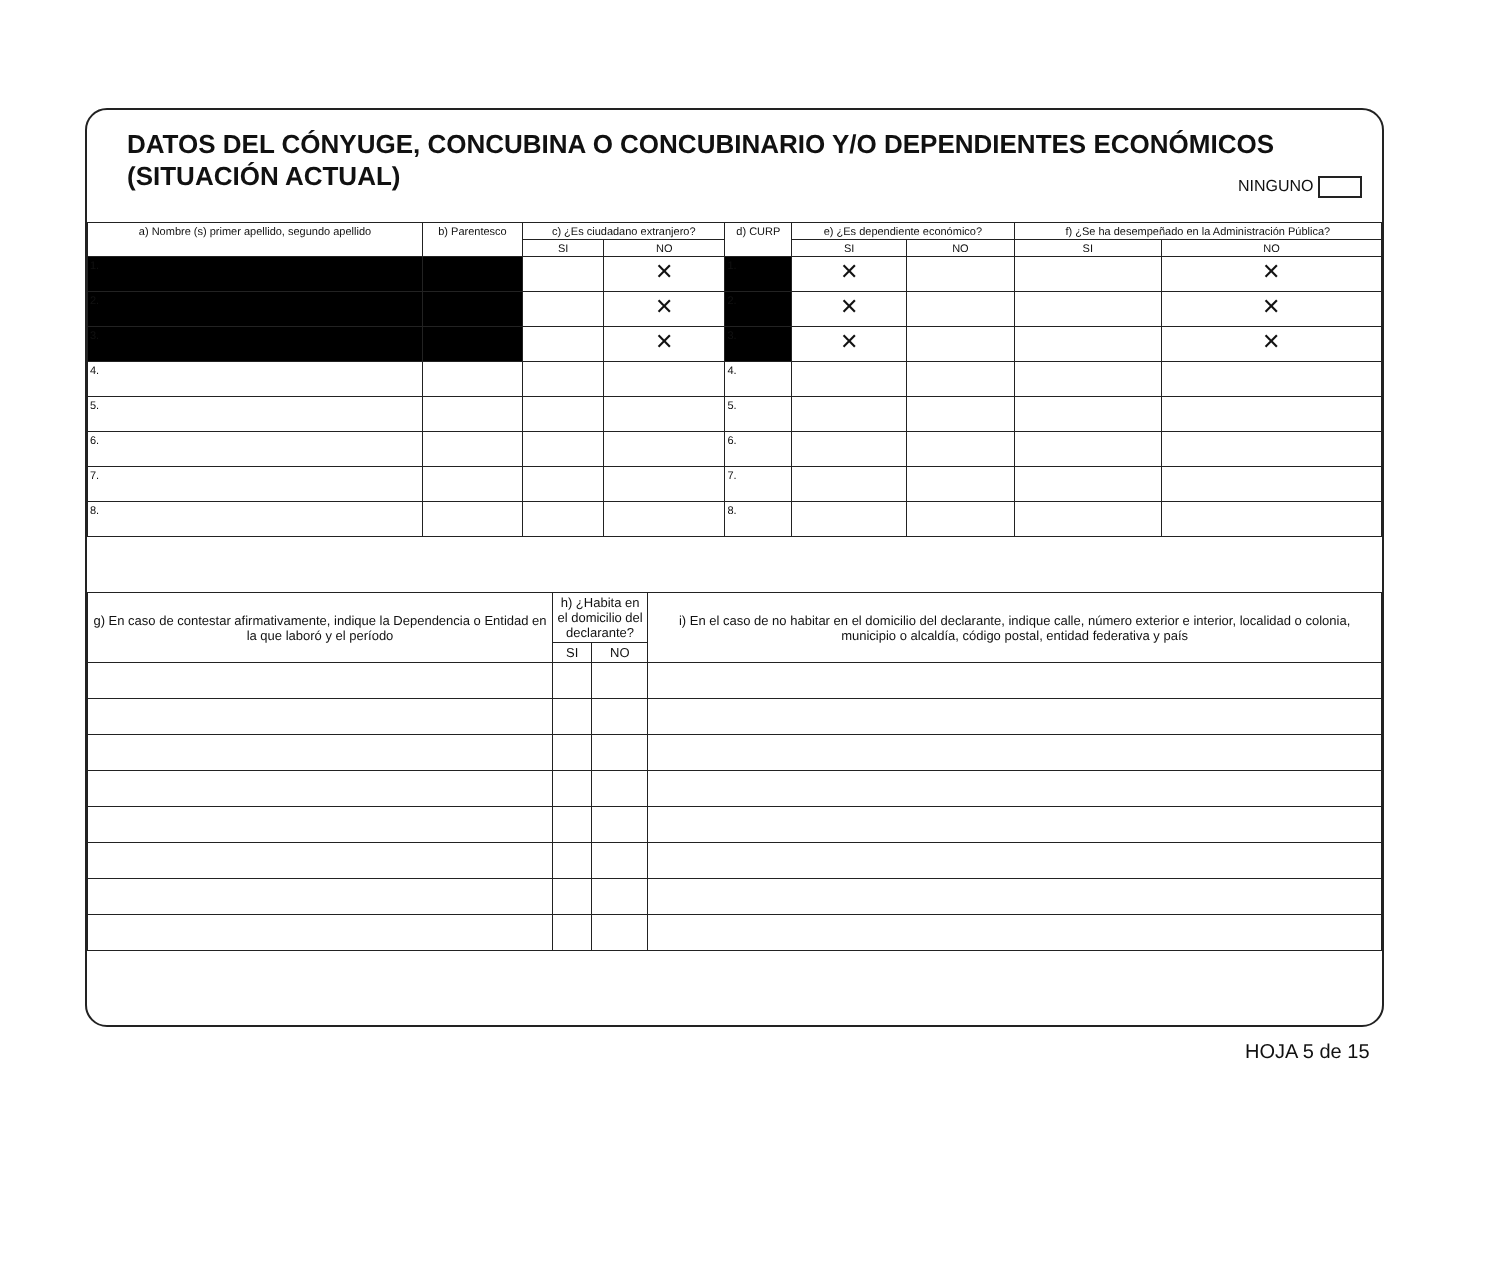DATOS DEL CÓNYUGE, CONCUBINA O CONCUBINARIO Y/O DEPENDIENTES ECONÓMICOS
(SITUACIÓN ACTUAL)
NINGUNO
| a) Nombre (s) primer apellido, segundo apellido | b) Parentesco | c) ¿Es ciudadano extranjero? | | d) CURP | e) ¿Es dependiente económico? | | f) ¿Se ha desempeñado en la Administración Pública? | |
| --- | --- | --- | --- | --- | --- | --- | --- | --- |
| | | SI | NO | | SI | NO | SI | NO |
| 1. | | | ✕ | 1. | ✕ | | | ✕ |
| 2. | | | ✕ | 2. | ✕ | | | ✕ |
| 3. | | | ✕ | 3. | ✕ | | | ✕ |
| 4. | | | | 4. | | | | |
| 5. | | | | 5. | | | | |
| 6. | | | | 6. | | | | |
| 7. | | | | 7. | | | | |
| 8. | | | | 8. | | | | |
| g) En caso de contestar afirmativamente, indique la Dependencia o Entidad en la que laboró y el período | h) ¿Habita en el domicilio del declarante? | | i) En el caso de no habitar en el domicilio del declarante, indique calle, número exterior e interior, localidad o colonia, municipio o alcaldía, código postal, entidad federativa y país |
| --- | --- | --- | --- |
| | SI | NO | |
HOJA 5 de 15